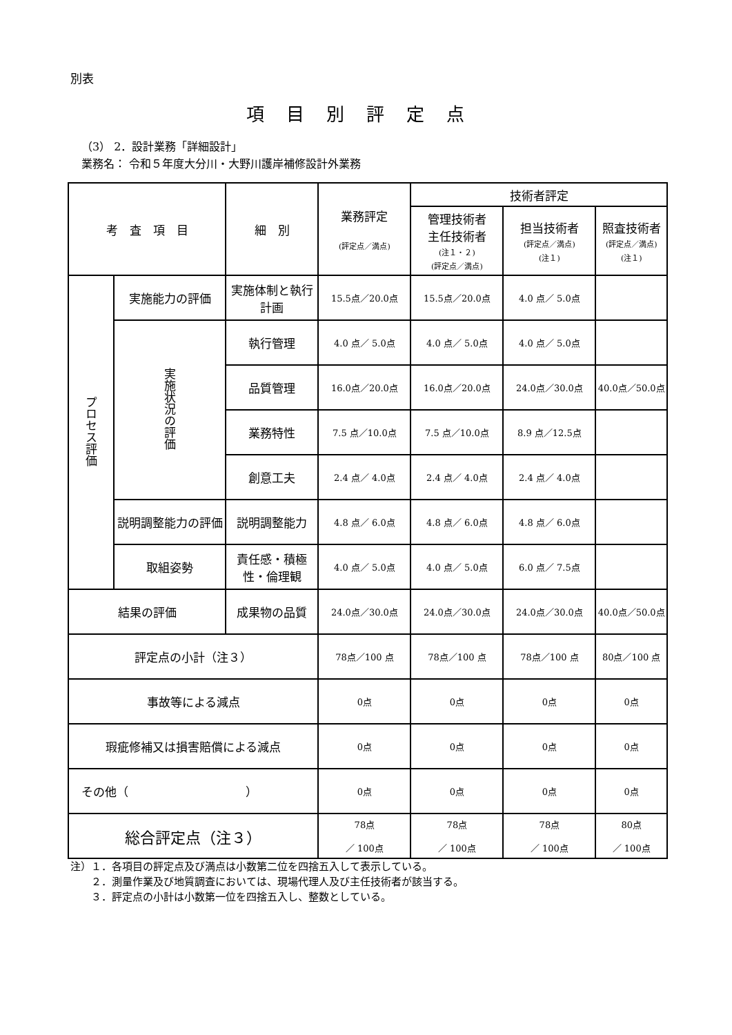別表
項目別評定点
（3） 2．設計業務「詳細設計」
業務名： 令和５年度大分川・大野川護岸補修設計外業務
| 考 査 項 目 | | 細 別 | 業務評定 (評定点／満点) | 技術者評定 | | |
| --- | --- | --- | --- | --- | --- | --- |
| | | | | 管理技術者 主任技術者 (注１・２) (評定点／満点) | 担当技術者 (評定点／満点) (注１) | 照査技術者 (評定点／満点) (注１) |
| プロセス評価 | 実施能力の評価 | 実施体制と執行計画 | 15.5点／20.0点 | 15.5点／20.0点 | 4.0 点／ 5.0点 | |
| | 実施状況の評価 | 執行管理 | 4.0 点／ 5.0点 | 4.0 点／ 5.0点 | 4.0 点／ 5.0点 | |
| | | 品質管理 | 16.0点／20.0点 | 16.0点／20.0点 | 24.0点／30.0点 | 40.0点／50.0点 |
| | | 業務特性 | 7.5 点／10.0点 | 7.5 点／10.0点 | 8.9 点／12.5点 | |
| | | 創意工夫 | 2.4 点／ 4.0点 | 2.4 点／ 4.0点 | 2.4 点／ 4.0点 | |
| | 説明調整能力の評価 | 説明調整能力 | 4.8 点／ 6.0点 | 4.8 点／ 6.0点 | 4.8 点／ 6.0点 | |
| | 取組姿勢 | 責任感・積極性・倫理観 | 4.0 点／ 5.0点 | 4.0 点／ 5.0点 | 6.0 点／ 7.5点 | |
| 結果の評価 | | 成果物の品質 | 24.0点／30.0点 | 24.0点／30.0点 | 24.0点／30.0点 | 40.0点／50.0点 |
| 評定点の小計（注３） | | | 78点／100 点 | 78点／100 点 | 78点／100 点 | 80点／100 点 |
| 事故等による減点 | | | 0点 | 0点 | 0点 | 0点 |
| 瑕疵修補又は損害賠償による減点 | | | 0点 | 0点 | 0点 | 0点 |
| その他（ ） | | | 0点 | 0点 | 0点 | 0点 |
| 総合評定点（注３） | | | 78点 ／ 100点 | 78点 ／ 100点 | 78点 ／ 100点 | 80点 ／ 100点 |
注）１．各項目の評定点及び満点は小数第二位を四捨五入して表示している。
　　２．測量作業及び地質調査においては、現場代理人及び主任技術者が該当する。
　　３．評定点の小計は小数第一位を四捨五入し、整数としている。